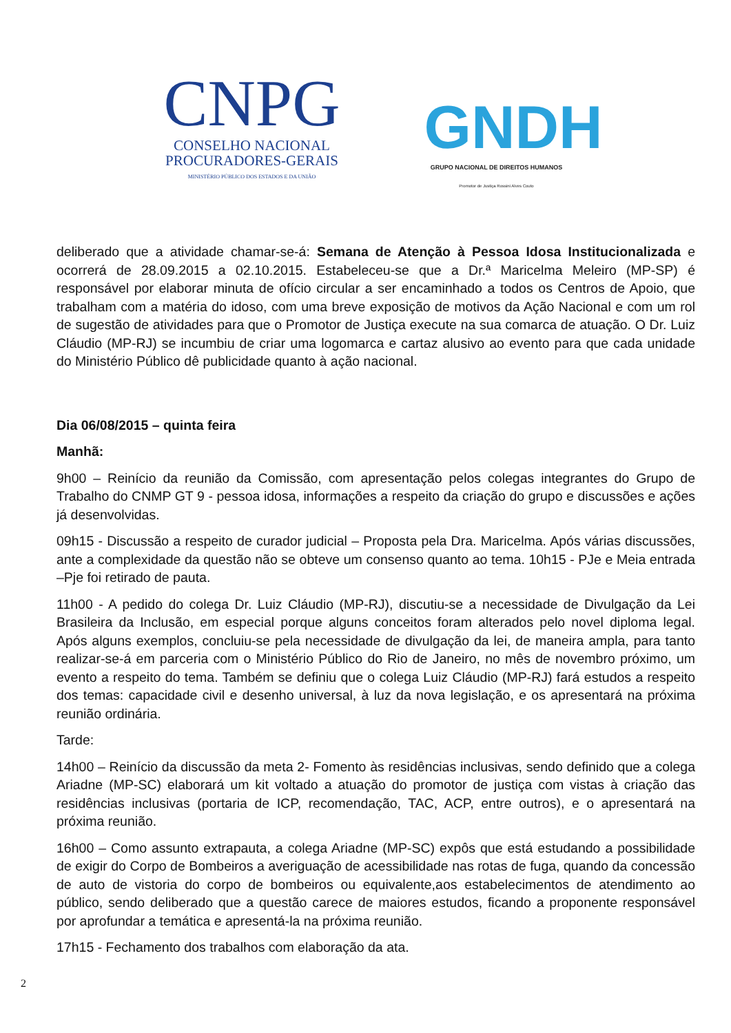CNPG
CONSELHO NACIONAL
PROCURADORES-GERAIS
MINISTÉRIO PÚBLICO DOS ESTADOS E DA UNIÃO
GNDH
GRUPO NACIONAL DE DIREITOS HUMANOS
Promotor de Justiça Rossini Alves Couto
deliberado que a atividade chamar-se-á: Semana de Atenção à Pessoa Idosa Institucionalizada e ocorrerá de 28.09.2015 a 02.10.2015. Estabeleceu-se que a Dr.ª Maricelma Meleiro (MP-SP) é responsável por elaborar minuta de ofício circular a ser encaminhado a todos os Centros de Apoio, que trabalham com a matéria do idoso, com uma breve exposição de motivos da Ação Nacional e com um rol de sugestão de atividades para que o Promotor de Justiça execute na sua comarca de atuação. O Dr. Luiz Cláudio (MP-RJ) se incumbiu de criar uma logomarca e cartaz alusivo ao evento para que cada unidade do Ministério Público dê publicidade quanto à ação nacional.
Dia 06/08/2015 – quinta feira
Manhã:
9h00 – Reinício da reunião da Comissão, com apresentação pelos colegas integrantes do Grupo de Trabalho do CNMP GT 9 - pessoa idosa, informações a respeito da criação do grupo e discussões e ações já desenvolvidas.
09h15 - Discussão a respeito de curador judicial – Proposta pela Dra. Maricelma. Após várias discussões, ante a complexidade da questão não se obteve um consenso quanto ao tema. 10h15 - PJe e Meia entrada –Pje foi retirado de pauta.
11h00 - A pedido do colega Dr. Luiz Cláudio (MP-RJ), discutiu-se a necessidade de Divulgação da Lei Brasileira da Inclusão, em especial porque alguns conceitos foram alterados pelo novel diploma legal. Após alguns exemplos, concluiu-se pela necessidade de divulgação da lei, de maneira ampla, para tanto realizar-se-á em parceria com o Ministério Público do Rio de Janeiro, no mês de novembro próximo, um evento a respeito do tema. Também se definiu que o colega Luiz Cláudio (MP-RJ) fará estudos a respeito dos temas: capacidade civil e desenho universal, à luz da nova legislação, e os apresentará na próxima reunião ordinária.
Tarde:
14h00 – Reinício da discussão da meta 2- Fomento às residências inclusivas, sendo definido que a colega Ariadne (MP-SC) elaborará um kit voltado a atuação do promotor de justiça com vistas à criação das residências inclusivas (portaria de ICP, recomendação, TAC, ACP, entre outros), e o apresentará na próxima reunião.
16h00 – Como assunto extrapauta, a colega Ariadne (MP-SC) expôs que está estudando a possibilidade de exigir do Corpo de Bombeiros a averiguação de acessibilidade nas rotas de fuga, quando da concessão de auto de vistoria do corpo de bombeiros ou equivalente,aos estabelecimentos de atendimento ao público, sendo deliberado que a questão carece de maiores estudos, ficando a proponente responsável por aprofundar a temática e apresentá-la na próxima reunião.
17h15 - Fechamento dos trabalhos com elaboração da ata.
2